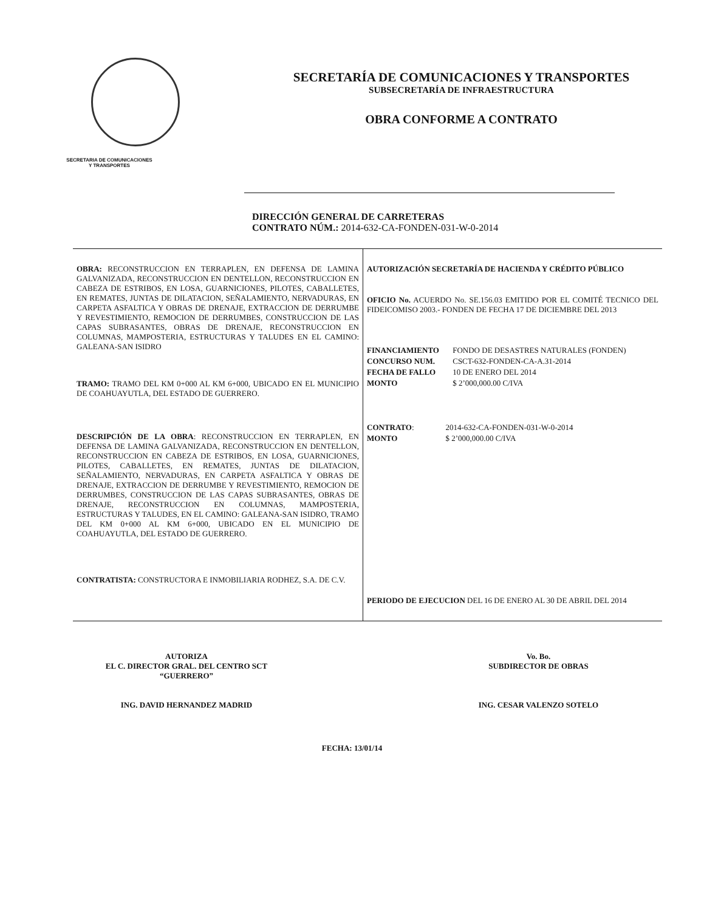SECRETARIA DE COMUNICACIONES
Y TRANSPORTES
SECRETARÍA DE COMUNICACIONES Y TRANSPORTES
SUBSECRETARÍA DE INFRAESTRUCTURA
OBRA CONFORME A CONTRATO
DIRECCIÓN GENERAL DE CARRETERAS
CONTRATO NÚM.: 2014-632-CA-FONDEN-031-W-0-2014
| OBRA: RECONSTRUCCION EN TERRAPLEN, EN DEFENSA DE LAMINA GALVANIZADA, RECONSTRUCCION EN DENTELLON, RECONSTRUCCION EN CABEZA DE ESTRIBOS, EN LOSA, GUARNICIONES, PILOTES, CABALLETES, EN REMATES, JUNTAS DE DILATACION, SEÑALAMIENTO, NERVADURAS, EN CARPETA ASFALTICA Y OBRAS DE DRENAJE, EXTRACCION DE DERRUMBE Y REVESTIMIENTO, REMOCION DE DERRUMBES, CONSTRUCCION DE LAS CAPAS SUBRASANTES, OBRAS DE DRENAJE, RECONSTRUCCION EN COLUMNAS, MAMPOSTERIA, ESTRUCTURAS Y TALUDES EN EL CAMINO: GALEANA-SAN ISIDRO TRAMO: TRAMO DEL KM 0+000 AL KM 6+000, UBICADO EN EL MUNICIPIO DE COAHUAYUTLA, DEL ESTADO DE GUERRERO. DESCRIPCIÓN DE LA OBRA : RECONSTRUCCION EN TERRAPLEN, EN DEFENSA DE LAMINA GALVANIZADA, RECONSTRUCCION EN DENTELLON, RECONSTRUCCION EN CABEZA DE ESTRIBOS, EN LOSA, GUARNICIONES, PILOTES, CABALLETES, EN REMATES, JUNTAS DE DILATACION, SEÑALAMIENTO, NERVADURAS, EN CARPETA ASFALTICA Y OBRAS DE DRENAJE, EXTRACCION DE DERRUMBE Y REVESTIMIENTO, REMOCION DE DERRUMBES, CONSTRUCCION DE LAS CAPAS SUBRASANTES, OBRAS DE DRENAJE, RECONSTRUCCION EN COLUMNAS, MAMPOSTERIA, ESTRUCTURAS Y TALUDES, EN EL CAMINO: GALEANA-SAN ISIDRO, TRAMO DEL KM 0+000 AL KM 6+000, UBICADO EN EL MUNICIPIO DE COAHUAYUTLA, DEL ESTADO DE GUERRERO. CONTRATISTA: CONSTRUCTORA E INMOBILIARIA RODHEZ, S.A. DE C.V. | AUTORIZACIÓN SECRETARÍA DE HACIENDA Y CRÉDITO PÚBLICO OFICIO No. ACUERDO No. SE.156.03 EMITIDO POR EL COMITÉ TECNICO DEL FIDEICOMISO 2003.- FONDEN DE FECHA 17 DE DICIEMBRE DEL 2013 / FINANCIAMIENTO / FONDO DE DESASTRES NATURALES (FONDEN) / / CONCURSO NUM. / CSCT-632-FONDEN-CA-A.31-2014 / / FECHA DE FALLO / 10 DE ENERO DEL 2014 / / MONTO / $ 2’000,000.00 C/IVA / / CONTRATO : / 2014-632-CA-FONDEN-031-W-0-2014 / / MONTO / $ 2’000,000.00 C/IVA / PERIODO DE EJECUCION DEL 16 DE ENERO AL 30 DE ABRIL DEL 2014 |
AUTORIZA
EL C. DIRECTOR GRAL. DEL CENTRO SCT
“GUERRERO”
ING. DAVID HERNANDEZ MADRID
Vo. Bo.
SUBDIRECTOR DE OBRAS
ING. CESAR VALENZO SOTELO
FECHA: 13/01/14